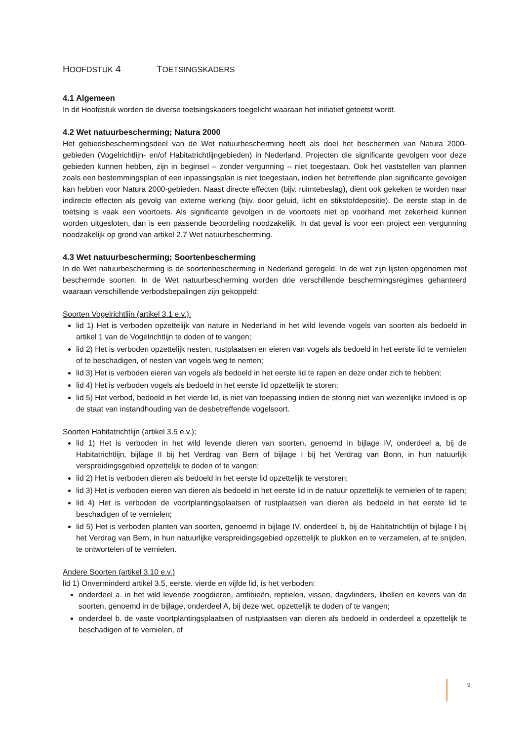HOOFDSTUK 4 TOETSINGSKADERS
4.1 Algemeen
In dit Hoofdstuk worden de diverse toetsingskaders toegelicht waaraan het initiatief getoetst wordt.
4.2 Wet natuurbescherming; Natura 2000
Het gebiedsbeschermingsdeel van de Wet natuurbescherming heeft als doel het beschermen van Natura 2000-gebieden (Vogelrichtlijn- en/of Habitatrichtlijngebieden) in Nederland. Projecten die significante gevolgen voor deze gebieden kunnen hebben, zijn in beginsel – zonder vergunning – niet toegestaan. Ook het vaststellen van plannen zoals een bestemmingsplan of een inpassingsplan is niet toegestaan, indien het betreffende plan significante gevolgen kan hebben voor Natura 2000-gebieden. Naast directe effecten (bijv. ruimtebeslag), dient ook gekeken te worden naar indirecte effecten als gevolg van externe werking (bijv. door geluid, licht en stikstofdepositie). De eerste stap in de toetsing is vaak een voortoets. Als significante gevolgen in de voortoets niet op voorhand met zekerheid kunnen worden uitgesloten, dan is een passende beoordeling noodzakelijk. In dat geval is voor een project een vergunning noodzakelijk op grond van artikel 2.7 Wet natuurbescherming.
4.3 Wet natuurbescherming; Soortenbescherming
In de Wet natuurbescherming is de soortenbescherming in Nederland geregeld. In de wet zijn lijsten opgenomen met beschermde soorten. In de Wet natuurbescherming worden drie verschillende beschermingsregimes gehanteerd waaraan verschillende verbodsbepalingen zijn gekoppeld:
Soorten Vogelrichtlijn (artikel 3.1 e.v.):
lid 1) Het is verboden opzettelijk van nature in Nederland in het wild levende vogels van soorten als bedoeld in artikel 1 van de Vogelrichtlijn te doden of te vangen;
lid 2) Het is verboden opzettelijk nesten, rustplaatsen en eieren van vogels als bedoeld in het eerste lid te vernielen of te beschadigen, of nesten van vogels weg te nemen;
lid 3) Het is verboden eieren van vogels als bedoeld in het eerste lid te rapen en deze onder zich te hebben;
lid 4) Het is verboden vogels als bedoeld in het eerste lid opzettelijk te storen;
lid 5) Het verbod, bedoeld in het vierde lid, is niet van toepassing indien de storing niet van wezenlijke invloed is op de staat van instandhouding van de desbetreffende vogelsoort.
Soorten Habitatrichtlijn (artikel 3.5 e.v.);
lid 1) Het is verboden in het wild levende dieren van soorten, genoemd in bijlage IV, onderdeel a, bij de Habitatrichtlijn, bijlage II bij het Verdrag van Bern of bijlage I bij het Verdrag van Bonn, in hun natuurlijk verspreidingsgebied opzettelijk te doden of te vangen;
lid 2) Het is verboden dieren als bedoeld in het eerste lid opzettelijk te verstoren;
lid 3) Het is verboden eieren van dieren als bedoeld in het eerste lid in de natuur opzettelijk te vernielen of te rapen;
lid 4) Het is verboden de voortplantingsplaatsen of rustplaatsen van dieren als bedoeld in het eerste lid te beschadigen of te vernielen;
lid 5) Het is verboden planten van soorten, genoemd in bijlage IV, onderdeel b, bij de Habitatrichtlijn of bijlage I bij het Verdrag van Bern, in hun natuurlijke verspreidingsgebied opzettelijk te plukken en te verzamelen, af te snijden, te ontwortelen of te vernielen.
Andere Soorten (artikel 3.10 e.v.)
lid 1) Onverminderd artikel 3.5, eerste, vierde en vijfde lid, is het verboden:
onderdeel a. in het wild levende zoogdieren, amfibieën, reptielen, vissen, dagvlinders, libellen en kevers van de soorten, genoemd in de bijlage, onderdeel A, bij deze wet, opzettelijk te doden of te vangen;
onderdeel b. de vaste voortplantingsplaatsen of rustplaatsen van dieren als bedoeld in onderdeel a opzettelijk te beschadigen of te vernielen, of
9